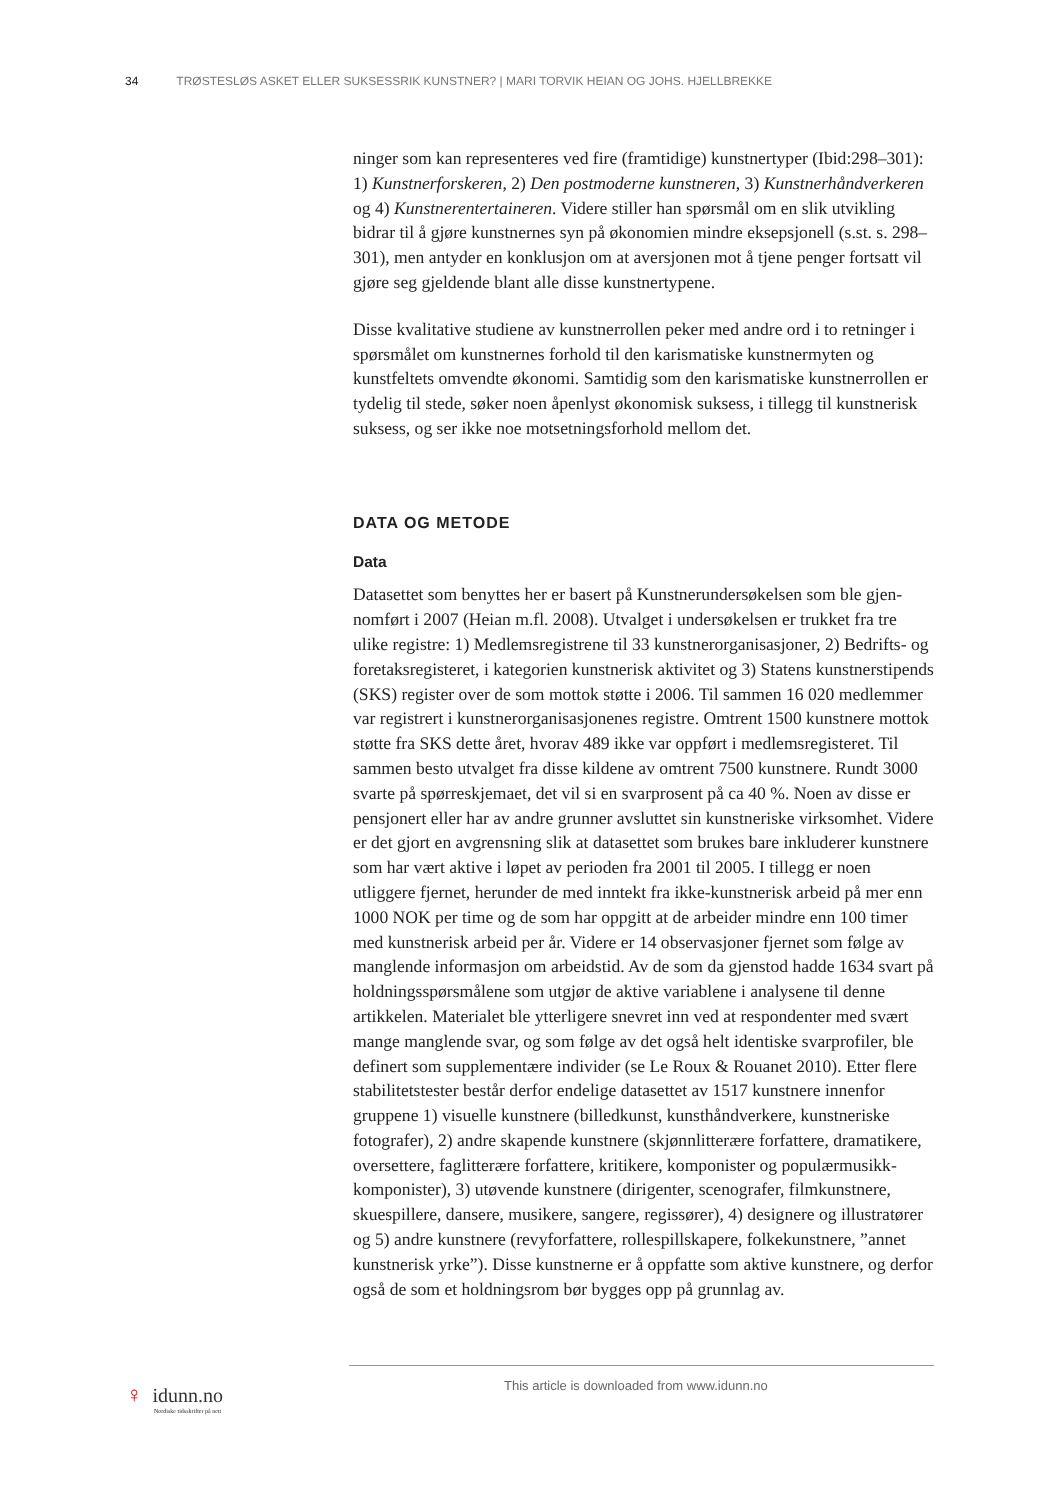34 TRØSTESLØS ASKET ELLER SUKSESSRIK KUNSTNER? | MARI TORVIK HEIAN OG JOHS. HJELLBREKKE
ninger som kan representeres ved fire (framtidige) kunstnertyper (Ibid:298–301): 1) Kunstnerforskeren, 2) Den postmoderne kunstneren, 3) Kunstner­håndverkeren og 4) Kunstnerentertaineren. Videre stiller han spørsmål om en slik utvikling bidrar til å gjøre kunstnernes syn på økonomien mindre eksep­sjonell (s.st. s. 298–301), men antyder en konklusjon om at aversjonen mot å tjene penger fortsatt vil gjøre seg gjeldende blant alle disse kunstnertypene.
Disse kvalitative studiene av kunstnerrollen peker med andre ord i to retninger i spørsmålet om kunstnernes forhold til den karismatiske kunstnermyten og kunstfeltets omvendte økonomi. Samtidig som den karismatiske kunstnerrol­len er tydelig til stede, søker noen åpenlyst økonomisk suksess, i tillegg til kunstnerisk suksess, og ser ikke noe motsetningsforhold mellom det.
DATA OG METODE
Data
Datasettet som benyttes her er basert på Kunstnerundersøkelsen som ble gjen­nomført i 2007 (Heian m.fl. 2008). Utvalget i undersøkelsen er trukket fra tre ulike registre: 1) Medlemsregistrene til 33 kunstnerorganisasjoner, 2) Bedrifts- og foretaksregisteret, i kategorien kunstnerisk aktivitet og 3) Statens kunstner­stipends (SKS) register over de som mottok støtte i 2006. Til sammen 16 020 medlemmer var registrert i kunstnerorganisasjonenes registre. Omtrent 1500 kunstnere mottok støtte fra SKS dette året, hvorav 489 ikke var oppført i med­lemsregisteret. Til sammen besto utvalget fra disse kildene av omtrent 7500 kunstnere. Rundt 3000 svarte på spørreskjemaet, det vil si en svarprosent på ca 40 %. Noen av disse er pensjonert eller har av andre grunner avsluttet sin kunstneriske virksomhet. Videre er det gjort en avgrensning slik at datasettet som brukes bare inkluderer kunstnere som har vært aktive i løpet av perioden fra 2001 til 2005. I tillegg er noen utliggere fjernet, herunder de med inntekt fra ikke-kunstnerisk arbeid på mer enn 1000 NOK per time og de som har opp­gitt at de arbeider mindre enn 100 timer med kunstnerisk arbeid per år. Videre er 14 observasjoner fjernet som følge av manglende informasjon om arbeids­tid. Av de som da gjenstod hadde 1634 svart på holdningsspørsmålene som utgjør de aktive variablene i analysene til denne artikkelen. Materialet ble ytterligere snevret inn ved at respondenter med svært mange manglende svar, og som følge av det også helt identiske svarprofiler, ble definert som supple­mentære individer (se Le Roux & Rouanet 2010). Etter flere stabilitetstester består derfor endelige datasettet av 1517 kunstnere innenfor gruppene 1) visu­elle kunstnere (billedkunst, kunsthåndverkere, kunstneriske fotografer), 2) andre skapende kunstnere (skjønnlitterære forfattere, dramatikere, oversettere, faglitterære forfattere, kritikere, komponister og populærmusikk-komponis­ter), 3) utøvende kunstnere (dirigenter, scenografer, filmkunstnere, skuespil­lere, dansere, musikere, sangere, regissører), 4) designere og illustratører og 5) andre kunstnere (revyforfattere, rollespillskapere, folkekunstnere, ”annet kunstnerisk yrke”). Disse kunstnerne er å oppfatte som aktive kunstnere, og derfor også de som et holdningsrom bør bygges opp på grunnlag av.
♀ idunn.no
Nordiske tidsskrifter på nett
This article is downloaded from www.idunn.no